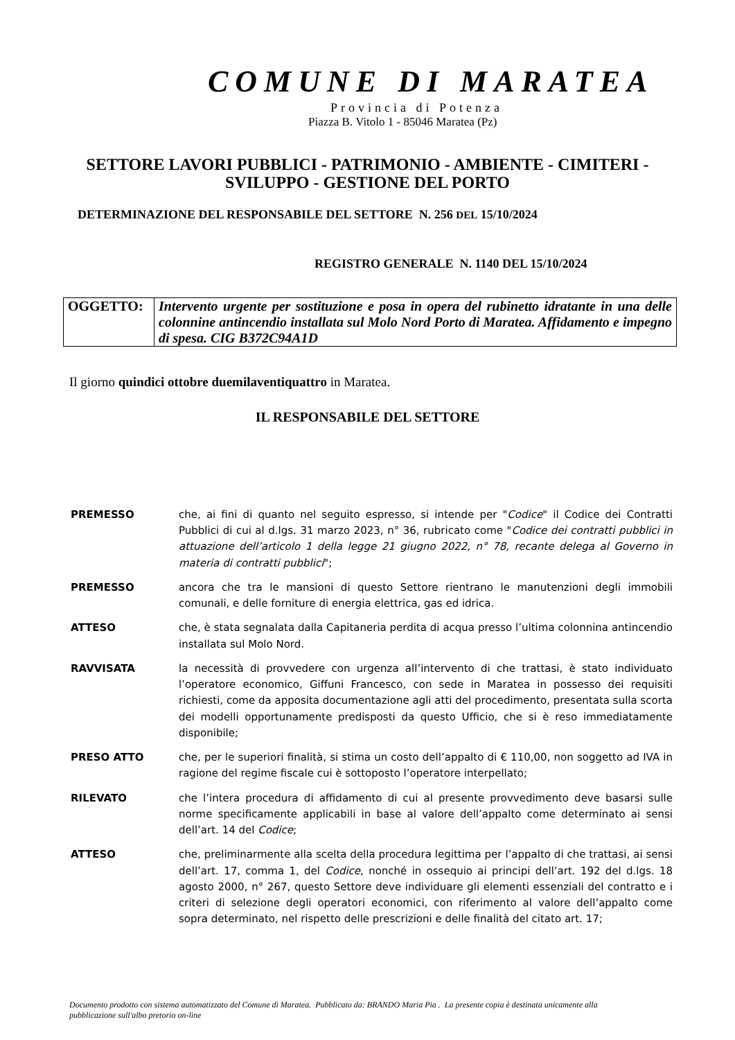COMUNE DI MARATEA
Provincia di Potenza
Piazza B. Vitolo 1 - 85046 Maratea (Pz)
SETTORE LAVORI PUBBLICI - PATRIMONIO - AMBIENTE - CIMITERI - SVILUPPO - GESTIONE DEL PORTO
DETERMINAZIONE DEL RESPONSABILE DEL SETTORE N. 256 DEL 15/10/2024
REGISTRO GENERALE N. 1140 DEL 15/10/2024
| OGGETTO: | Intervento urgente per sostituzione e posa in opera del rubinetto idratante in una delle colonnine antincendio installata sul Molo Nord Porto di Maratea. Affidamento e impegno di spesa. CIG B372C94A1D |
Il giorno quindici ottobre duemilaventiquattro in Maratea.
IL RESPONSABILE DEL SETTORE
| PREMESSO | che, ai fini di quanto nel seguito espresso, si intende per " Codice " il Codice dei Contratti Pubblici di cui al d.lgs. 31 marzo 2023, n° 36, rubricato come " Codice dei contratti pubblici in attuazione dell’articolo 1 della legge 21 giugno 2022, n° 78, recante delega al Governo in materia di contratti pubblici "; |
| PREMESSO | ancora che tra le mansioni di questo Settore rientrano le manutenzioni degli immobili comunali, e delle forniture di energia elettrica, gas ed idrica. |
| ATTESO | che, è stata segnalata dalla Capitaneria perdita di acqua presso l’ultima colonnina antincendio installata sul Molo Nord. |
| RAVVISATA | la necessità di provvedere con urgenza all’intervento di che trattasi, è stato individuato l’operatore economico, Giffuni Francesco, con sede in Maratea in possesso dei requisiti richiesti, come da apposita documentazione agli atti del procedimento, presentata sulla scorta dei modelli opportunamente predisposti da questo Ufficio, che si è reso immediatamente disponibile; |
| PRESO ATTO | che, per le superiori finalità, si stima un costo dell’appalto di € 110,00, non soggetto ad IVA in ragione del regime fiscale cui è sottoposto l’operatore interpellato; |
| RILEVATO | che l’intera procedura di affidamento di cui al presente provvedimento deve basarsi sulle norme specificamente applicabili in base al valore dell’appalto come determinato ai sensi dell’art. 14 del Codice ; |
| ATTESO | che, preliminarmente alla scelta della procedura legittima per l’appalto di che trattasi, ai sensi dell’art. 17, comma 1, del Codice , nonché in ossequio ai principi dell’art. 192 del d.lgs. 18 agosto 2000, n° 267, questo Settore deve individuare gli elementi essenziali del contratto e i criteri di selezione degli operatori economici, con riferimento al valore dell’appalto come sopra determinato, nel rispetto delle prescrizioni e delle finalità del citato art. 17; |
Documento prodotto con sistema automatizzato del Comune di Maratea. Pubblicato da: BRANDO Maria Pia . La presente copia è destinata unicamente alla pubblicazione sull'albo pretorio on-line